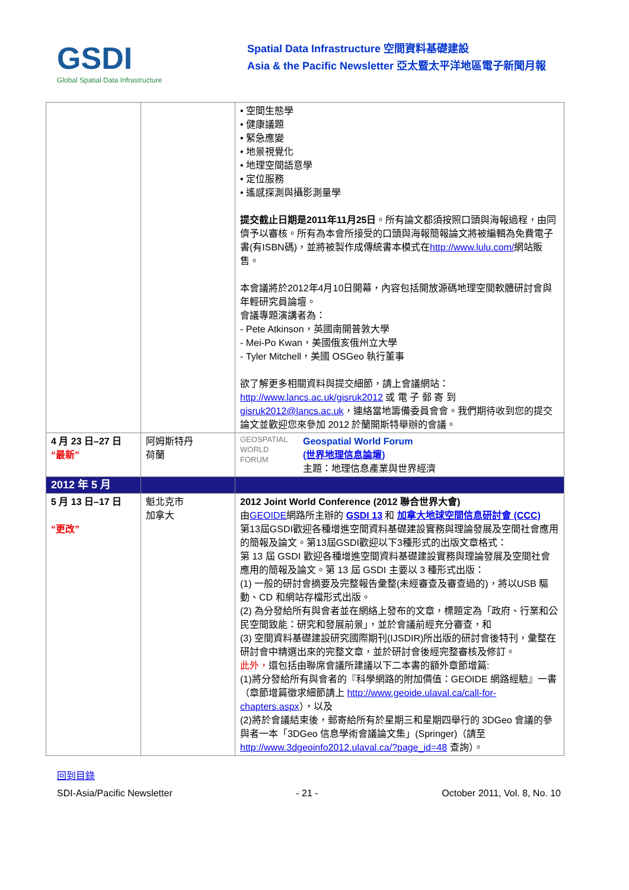GSDI
Global Spatial Data Infrastructure
Spatial Data Infrastructure 空間資料基礎建設
Asia & the Pacific Newsletter 亞太暨太平洋地區電子新聞月報
| | | • 空間生態學 • 健康議題 • 緊急應變 • 地景視覺化 • 地理空間語意學 • 定位服務 • 遙感探測與攝影測量學 提交截止日期是2011年11月25日 。所有論文都須按照口頭與海報過程，由同儕予以審核。所有為本會所接受的口頭與海報簡報論文將被編輯為免費電子書(有ISBN碼)，並將被製作成傳統書本模式在 http://www.lulu.com/ 網站販售。 本會議將於2012年4月10日開幕，內容包括開放源碼地理空間軟體研討會與年輕研究員論壇。 會議專題演講者為： - Pete Atkinson，英國南開普敦大學 - Mei-Po Kwan，美國俄亥俄州立大學 - Tyler Mitchell，美國 OSGeo 執行董事 欲了解更多相關資料與提交細節，請上會議網站： http://www.lancs.ac.uk/gisruk2012 或 電 子 郵 寄 到 gisruk2012@lancs.ac.uk ，連絡當地籌備委員會會。我們期待收到您的提交論文並歡迎您來參加 2012 於蘭開斯特舉辦的會議。 |
| 4 月 23 日–27 日 “最新” | 阿姆斯特丹 荷蘭 | GEOSPATIAL WORLD FORUM Geospatial World Forum ( 世界地理信息論壇 ) 主題：地理信息產業與世界經濟 |
| 2012 年 5 月 | | |
| 5 月 13 日–17 日 “更改” | 魁北克市 加拿大 | 2012 Joint World Conference (2012 聯合世界大會) 由 GEOIDE 網路所主辦的 GSDI 13 和 加拿大地球空間信息研討會 (CCC) 第13屆GSDI歡迎各種增進空間資料基礎建設實務與理論發展及空間社會應用的簡報及論文。第13屆GSDI歡迎以下3種形式的出版文章格式： 第 13 屆 GSDI 歡迎各種增進空間資料基礎建設實務與理論發展及空間社會應用的簡報及論文。第 13 屆 GSDI 主要以 3 種形式出版： (1) 一般的研討會摘要及完整報告彙整(未經審查及審查過的)，將以USB 驅動、CD 和網站存檔形式出版。 (2) 為分發給所有與會者並在網絡上發布的文章，標題定為「政府、行業和公民空間致能：研究和發展前景」，並於會議前經充分審查，和 (3) 空間資料基礎建設研究國際期刊(IJSDIR)所出版的研討會後特刊，彙整在研討會中精選出來的完整文章，並於研討會後經完整審核及修訂。 此外， 還包括由聯席會議所建議以下二本書的額外章節增篇: (1)將分發給所有與會者的『科學網路的附加價值：GEOIDE 網路經驗』一書（章節增篇徵求細節請上 http://www.geoide.ulaval.ca/call-for-chapters.aspx ），以及 (2)將於會議結束後，郵寄給所有於星期三和星期四舉行的 3DGeo 會議的參與者一本「3DGeo 信息學術會議論文集」(Springer)（請至 http://www.3dgeoinfo2012.ulaval.ca/?page_id=48 查詢）。 |
回到目錄
SDI-Asia/Pacific Newsletter - 21 - October 2011, Vol. 8, No. 10